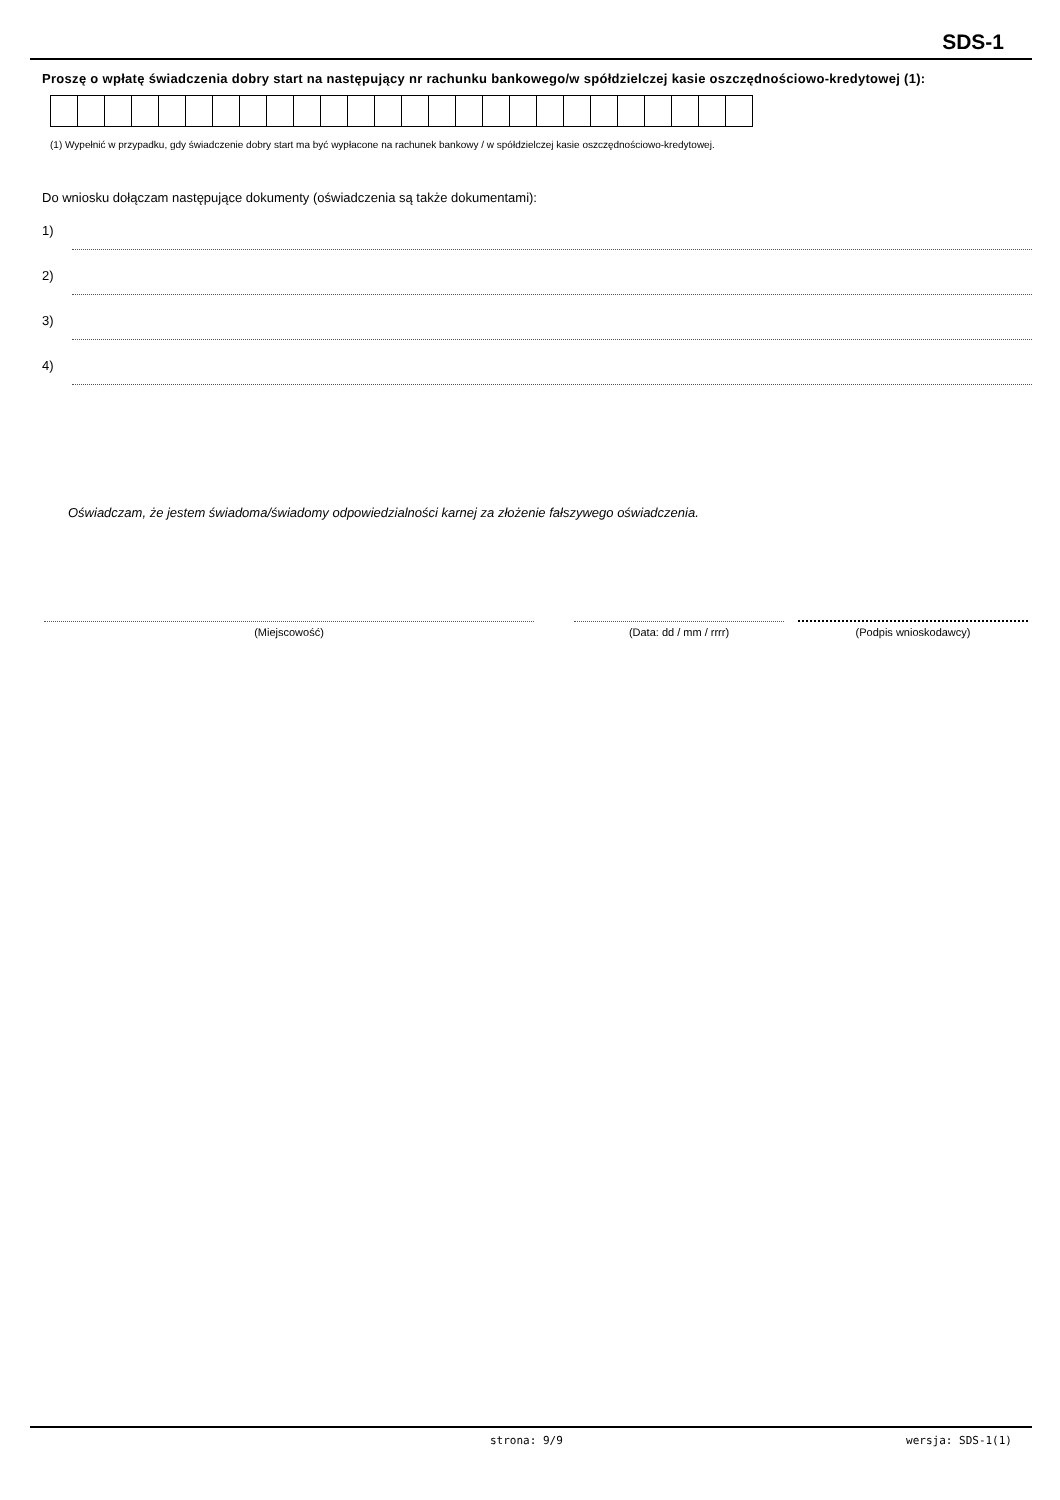SDS-1
Proszę o wpłatę świadczenia dobry start na następujący nr rachunku bankowego/w spółdzielczej kasie oszczędnościowo-kredytowej (1):
(1) Wypełnić w przypadku, gdy świadczenie dobry start ma być wypłacone na rachunek bankowy / w spółdzielczej kasie oszczędnościowo-kredytowej.
Do wniosku dołączam następujące dokumenty (oświadczenia są także dokumentami):
1)
2)
3)
4)
Oświadczam, że jestem świadoma/świadomy odpowiedzialności karnej za złożenie fałszywego oświadczenia.
(Miejscowość)
(Data: dd / mm / rrrr)
(Podpis wnioskodawcy)
strona: 9/9 wersja: SDS-1(1)